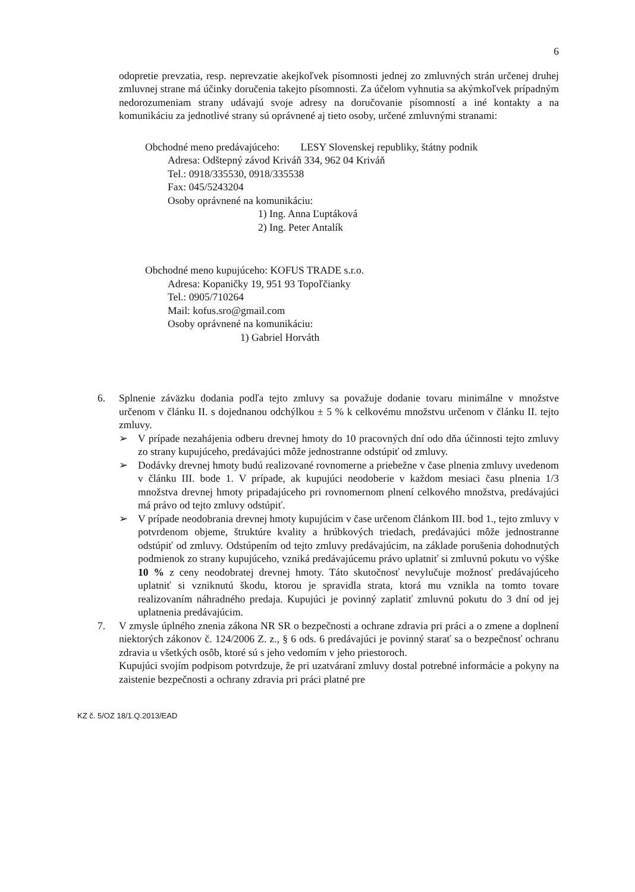6
odopretie prevzatia, resp. neprevzatie akejkoľvek písomnosti jednej zo zmluvných strán určenej druhej zmluvnej strane má účinky doručenia takejto písomnosti. Za účelom vyhnutia sa akýmkoľvek prípadným nedorozumeniam strany udávajú svoje adresy na doručovanie písomností a iné kontakty a na komunikáciu za jednotlivé strany sú oprávnené aj tieto osoby, určené zmluvnými stranami:
Obchodné meno predávajúceho: LESY Slovenskej republiky, štátny podnik
Adresa: Odštepný závod Kriváň 334, 962 04 Kriváň
Tel.: 0918/335530, 0918/335538
Fax: 045/5243204
Osoby oprávnené na komunikáciu:
1) Ing. Anna Ľuptáková
2) Ing. Peter Antalík
Obchodné meno kupujúceho: KOFUS TRADE s.r.o.
Adresa: Kopaničky 19, 951 93 Topoľčianky
Tel.: 0905/710264
Mail: kofus.sro@gmail.com
Osoby oprávnené na komunikáciu:
1) Gabriel Horváth
6. Splnenie záväzku dodania podľa tejto zmluvy sa považuje dodanie tovaru minimálne v množstve určenom v článku II. s dojednanou odchýlkou ± 5 % k celkovému množstvu určenom v článku II. tejto zmluvy.
➢ V prípade nezahájenia odberu drevnej hmoty do 10 pracovných dní odo dňa účinnosti tejto zmluvy zo strany kupujúceho, predávajúci môže jednostranne odstúpiť od zmluvy.
➢ Dodávky drevnej hmoty budú realizované rovnomerne a priebežne v čase plnenia zmluvy uvedenom v článku III. bode 1. V prípade, ak kupujúci neodoberie v každom mesiaci času plnenia 1/3 množstva drevnej hmoty pripadajúceho pri rovnomernom plnení celkového množstva, predávajúci má právo od tejto zmluvy odstúpiť.
➢ V prípade neodobrania drevnej hmoty kupujúcim v čase určenom článkom III. bod 1., tejto zmluvy v potvrdenom objeme, štruktúre kvality a hrúbkových triedach, predávajúci môže jednostranne odstúpiť od zmluvy. Odstúpením od tejto zmluvy predávajúcim, na základe porušenia dohodnutých podmienok zo strany kupujúceho, vzniká predávajúcemu právo uplatniť si zmluvnú pokutu vo výške 10 % z ceny neodobratej drevnej hmoty. Táto skutočnosť nevylučuje možnosť predávajúceho uplatniť si vzniknutú škodu, ktorou je spravidla strata, ktorá mu vznikla na tomto tovare realizovaním náhradného predaja. Kupujúci je povinný zaplatiť zmluvnú pokutu do 3 dní od jej uplatnenia predávajúcim.
7. V zmysle úplného znenia zákona NR SR o bezpečnosti a ochrane zdravia pri práci a o zmene a doplnení niektorých zákonov č. 124/2006 Z. z., § 6 ods. 6 predávajúci je povinný starať sa o bezpečnosť ochranu zdravia u všetkých osôb, ktoré sú s jeho vedomím v jeho priestoroch.
Kupujúci svojím podpisom potvrdzuje, že pri uzatváraní zmluvy dostal potrebné informácie a pokyny na zaistenie bezpečnosti a ochrany zdravia pri práci platné pre
KZ č. 5/OZ 18/1.Q.2013/EAD